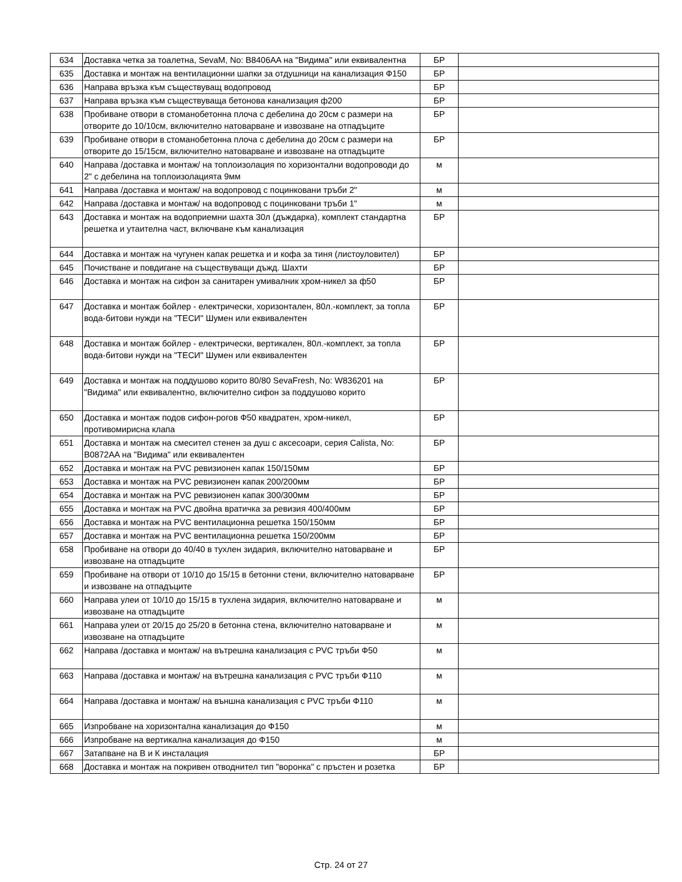| 634 | Доставка четка за тоалетна, SevaM, No: B8406AA на "Видима" или еквивалентна | БР | |
| 635 | Доставка и монтаж на вентилационни шапки за отдушници на канализация Ф150 | БР | |
| 636 | Направа връзка към съществуващ водопровод | БР | |
| 637 | Направа връзка към съществуваща бетонова канализация ф200 | БР | |
| 638 | Пробиване отвори в стоманобетонна плоча с дебелина до 20см с размери на отворите до 10/10см, включително натоварване и извозване на отпадъците | БР | |
| 639 | Пробиване отвори в стоманобетонна плоча с дебелина до 20см с размери на отворите до 15/15см, включително натоварване и извозване на отпадъците | БР | |
| 640 | Направа /доставка и монтаж/ на топлоизолация по хоризонтални водопроводи до 2" с дебелина на топлоизолацията 9мм | м | |
| 641 | Направа /доставка и монтаж/ на водопровод с поцинковани тръби 2" | м | |
| 642 | Направа /доставка и монтаж/ на водопровод с поцинковани тръби 1" | м | |
| 643 | Доставка и монтаж на водоприемни шахта 30л (дъждарка), комплект стандартна решетка и утаителна част, включване към канализация | БР | |
| 644 | Доставка и монтаж на чугунен капак решетка и и кофа за тиня (листоуловител) | БР | |
| 645 | Почистване и повдигане на съществуващи дъжд. Шахти | БР | |
| 646 | Доставка и монтаж на сифон за санитарен умивалник хром-никел за ф50 | БР | |
| 647 | Доставка и монтаж бойлер - електрически, хоризонтален, 80л.-комплект, за топла вода-битови нужди на "ТЕСИ" Шумен или еквивалентен | БР | |
| 648 | Доставка и монтаж бойлер - електрически, вертикален, 80л.-комплект, за топла вода-битови нужди на "ТЕСИ" Шумен или еквивалентен | БР | |
| 649 | Доставка и монтаж на поддушово корито 80/80 SevaFresh, No: W836201 на "Видима" или еквивалентно, включително сифон за поддушово корито | БР | |
| 650 | Доставка и монтаж подов сифон-рогов Ф50 квадратен, хром-никел, противомирисна клапа | БР | |
| 651 | Доставка и монтаж на смесител стенен за душ с аксесоари, серия Calista, No: B0872AA на "Видима" или еквивалентен | БР | |
| 652 | Доставка и монтаж на PVC ревизионен капак 150/150мм | БР | |
| 653 | Доставка и монтаж на PVC ревизионен капак 200/200мм | БР | |
| 654 | Доставка и монтаж на PVC ревизионен капак 300/300мм | БР | |
| 655 | Доставка и монтаж на PVC двойна вратичка за ревизия 400/400мм | БР | |
| 656 | Доставка и монтаж на PVC вентилационна решетка 150/150мм | БР | |
| 657 | Доставка и монтаж на PVC вентилационна решетка 150/200мм | БР | |
| 658 | Пробиване на отвори до 40/40 в тухлен зидария, включително натоварване и извозване на отпадъците | БР | |
| 659 | Пробиване на отвори от 10/10 до 15/15 в бетонни стени, включително натоварване и извозване на отпадъците | БР | |
| 660 | Направа улеи от 10/10 до 15/15 в тухлена зидария, включително натоварване и извозване на отпадъците | м | |
| 661 | Направа улеи от 20/15 до 25/20 в бетонна стена, включително натоварване и извозване на отпадъците | м | |
| 662 | Направа /доставка и монтаж/ на вътрешна канализация с PVC тръби Ф50 | м | |
| 663 | Направа /доставка и монтаж/ на вътрешна канализация с PVC тръби Ф110 | м | |
| 664 | Направа /доставка и монтаж/ на външна канализация с PVC тръби Ф110 | м | |
| 665 | Изпробване на хоризонтална канализация до Ф150 | м | |
| 666 | Изпробване на вертикална канализация до Ф150 | м | |
| 667 | Затапване на В и К инсталация | БР | |
| 668 | Доставка и монтаж на покривен отводнител тип "воронка" с пръстен и розетка | БР | |
Стр. 24 от 27